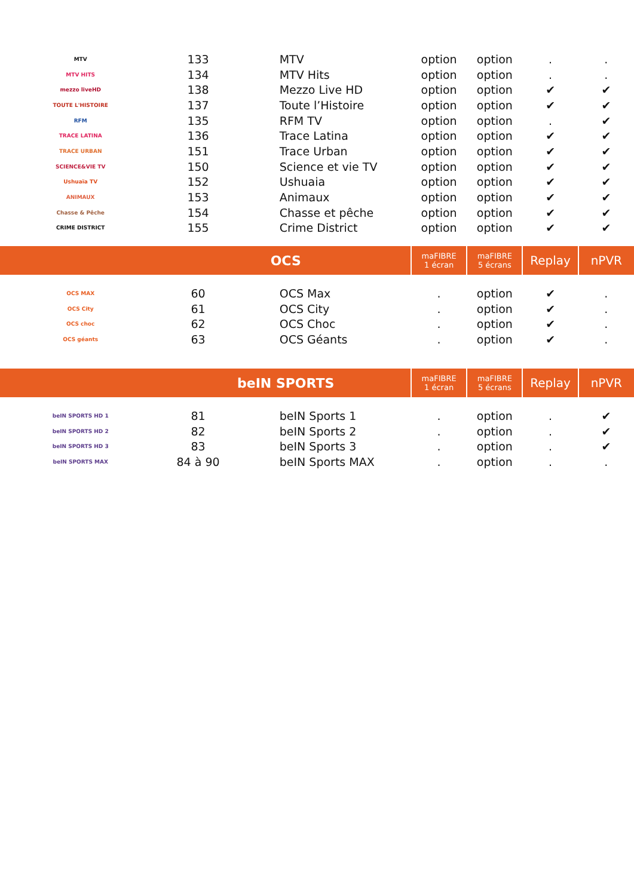| MTV | 133 | MTV | option | option | . | . |
| MTV HITS | 134 | MTV Hits | option | option | . | . |
| mezzo liveHD | 138 | Mezzo Live HD | option | option | ✔ | ✔ |
| TOUTE L'HISTOIRE | 137 | Toute l’Histoire | option | option | ✔ | ✔ |
| RFM | 135 | RFM TV | option | option | . | ✔ |
| TRACE LATINA | 136 | Trace Latina | option | option | ✔ | ✔ |
| TRACE URBAN | 151 | Trace Urban | option | option | ✔ | ✔ |
| SCIENCE&VIE TV | 150 | Science et vie TV | option | option | ✔ | ✔ |
| Ushuaïa TV | 152 | Ushuaia | option | option | ✔ | ✔ |
| ANIMAUX | 153 | Animaux | option | option | ✔ | ✔ |
| Chasse & Pêche | 154 | Chasse et pêche | option | option | ✔ | ✔ |
| CRIME DISTRICT | 155 | Crime District | option | option | ✔ | ✔ |
| | OCS | | maFIBRE 1 écran | maFIBRE 5 écrans | Replay | nPVR |
| OCS MAX | 60 | OCS Max | . | option | ✔ | . |
| OCS City | 61 | OCS City | . | option | ✔ | . |
| OCS choc | 62 | OCS Choc | . | option | ✔ | . |
| OCS géants | 63 | OCS Géants | . | option | ✔ | . |
| | beIN SPORTS | | maFIBRE 1 écran | maFIBRE 5 écrans | Replay | nPVR |
| beIN SPORTS HD 1 | 81 | beIN Sports 1 | . | option | . | ✔ |
| beIN SPORTS HD 2 | 82 | beIN Sports 2 | . | option | . | ✔ |
| beIN SPORTS HD 3 | 83 | beIN Sports 3 | . | option | . | ✔ |
| beIN SPORTS MAX | 84 à 90 | beIN Sports MAX | . | option | . | . |